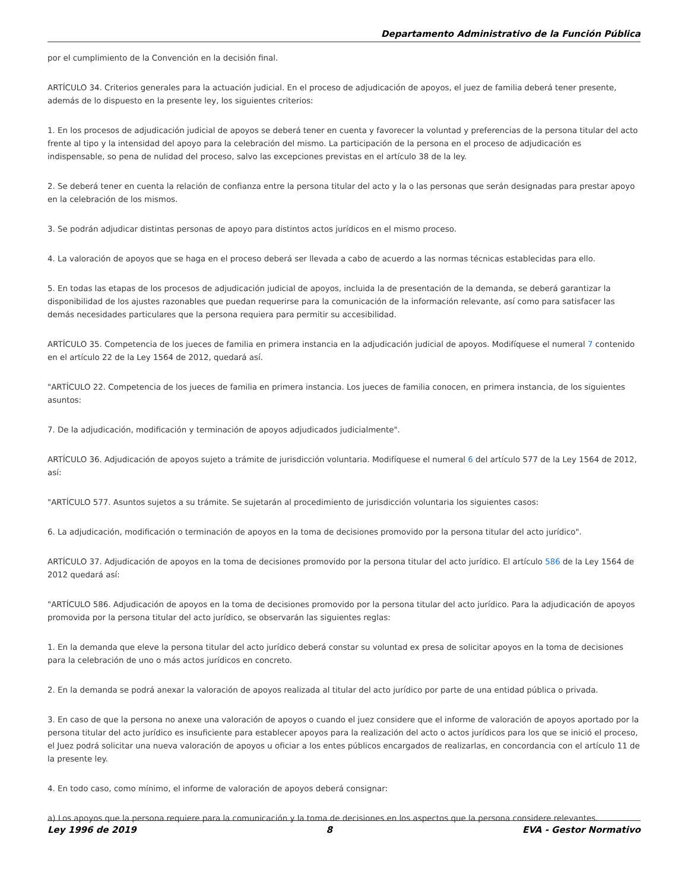Departamento Administrativo de la Función Pública
por el cumplimiento de la Convención en la decisión final.
ARTÍCULO 34. Criterios generales para la actuación judicial. En el proceso de adjudicación de apoyos, el juez de familia deberá tener presente, además de lo dispuesto en la presente ley, los siguientes criterios:
1. En los procesos de adjudicación judicial de apoyos se deberá tener en cuenta y favorecer la voluntad y preferencias de la persona titular del acto frente al tipo y la intensidad del apoyo para la celebración del mismo. La participación de la persona en el proceso de adjudicación es indispensable, so pena de nulidad del proceso, salvo las excepciones previstas en el artículo 38 de la ley.
2. Se deberá tener en cuenta la relación de confianza entre la persona titular del acto y la o las personas que serán designadas para prestar apoyo en la celebración de los mismos.
3. Se podrán adjudicar distintas personas de apoyo para distintos actos jurídicos en el mismo proceso.
4. La valoración de apoyos que se haga en el proceso deberá ser llevada a cabo de acuerdo a las normas técnicas establecidas para ello.
5. En todas las etapas de los procesos de adjudicación judicial de apoyos, incluida la de presentación de la demanda, se deberá garantizar la disponibilidad de los ajustes razonables que puedan requerirse para la comunicación de la información relevante, así como para satisfacer las demás necesidades particulares que la persona requiera para permitir su accesibilidad.
ARTÍCULO 35. Competencia de los jueces de familia en primera instancia en la adjudicación judicial de apoyos. Modifíquese el numeral 7 contenido en el artículo 22 de la Ley 1564 de 2012, quedará así.
"ARTÍCULO 22. Competencia de los jueces de familia en primera instancia. Los jueces de familia conocen, en primera instancia, de los siguientes asuntos:
7. De la adjudicación, modificación y terminación de apoyos adjudicados judicialmente".
ARTÍCULO 36. Adjudicación de apoyos sujeto a trámite de jurisdicción voluntaria. Modifíquese el numeral 6 del artículo 577 de la Ley 1564 de 2012, así:
"ARTÍCULO 577. Asuntos sujetos a su trámite. Se sujetarán al procedimiento de jurisdicción voluntaria los siguientes casos:
6. La adjudicación, modificación o terminación de apoyos en la toma de decisiones promovido por la persona titular del acto jurídico".
ARTÍCULO 37. Adjudicación de apoyos en la toma de decisiones promovido por la persona titular del acto jurídico. El artículo 586 de la Ley 1564 de 2012 quedará así:
"ARTÍCULO 586. Adjudicación de apoyos en la toma de decisiones promovido por la persona titular del acto jurídico. Para la adjudicación de apoyos promovida por la persona titular del acto jurídico, se observarán las siguientes reglas:
1. En la demanda que eleve la persona titular del acto jurídico deberá constar su voluntad ex presa de solicitar apoyos en la toma de decisiones para la celebración de uno o más actos jurídicos en concreto.
2. En la demanda se podrá anexar la valoración de apoyos realizada al titular del acto jurídico por parte de una entidad pública o privada.
3. En caso de que la persona no anexe una valoración de apoyos o cuando el juez considere que el informe de valoración de apoyos aportado por la persona titular del acto jurídico es insuficiente para establecer apoyos para la realización del acto o actos jurídicos para los que se inició el proceso, el Juez podrá solicitar una nueva valoración de apoyos u oficiar a los entes públicos encargados de realizarlas, en concordancia con el artículo 11 de la presente ley.
4. En todo caso, como mínimo, el informe de valoración de apoyos deberá consignar:
a) Los apoyos que la persona requiere para la comunicación y la toma de decisiones en los aspectos que la persona considere relevantes.
Ley 1996 de 2019 8 EVA - Gestor Normativo